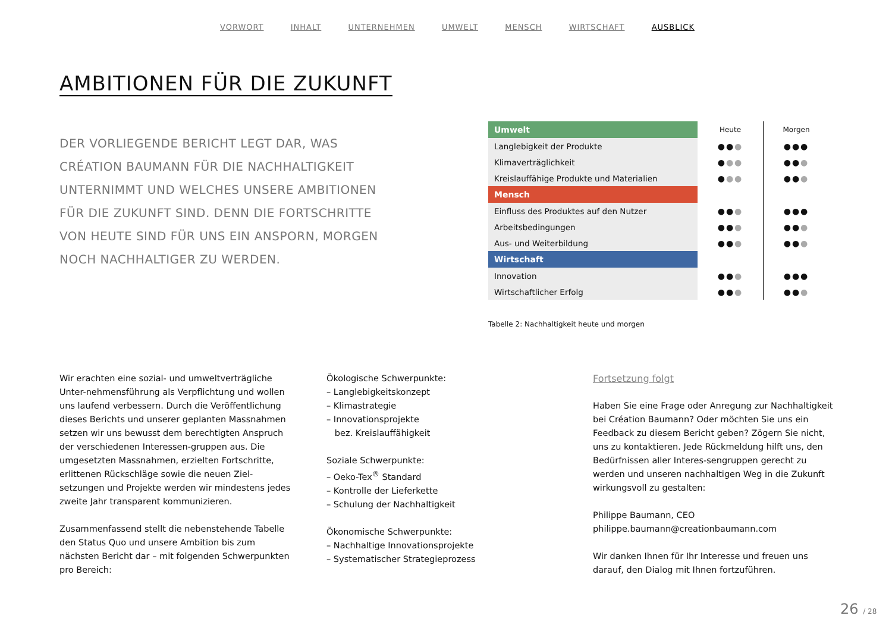VORWORT INHALT UNTERNEHMEN UMWELT MENSCH WIRTSCHAFT AUSBLICK
AMBITIONEN FÜR DIE ZUKUNFT
DER VORLIEGENDE BERICHT LEGT DAR, WAS CRÉATION BAUMANN FÜR DIE NACHHALTIGKEIT UNTERNIMMT UND WELCHES UNSERE AMBITIONEN FÜR DIE ZUKUNFT SIND. DENN DIE FORTSCHRITTE VON HEUTE SIND FÜR UNS EIN ANSPORN, MORGEN NOCH NACHHALTIGER ZU WERDEN.
| Umwelt | Heute | Morgen |
| --- | --- | --- |
| Langlebigkeit der Produkte | ●● ● | ●●● |
| Klimaverträglichkeit | ● ●● | ●● ● |
| Kreislauffähige Produkte und Materialien | ● ●● | ●● ● |
| Mensch | | |
| Einfluss des Produktes auf den Nutzer | ●● ● | ●●● |
| Arbeitsbedingungen | ●● ● | ●● ● |
| Aus- und Weiterbildung | ●● ● | ●● ● |
| Wirtschaft | | |
| Innovation | ●● ● | ●●● |
| Wirtschaftlicher Erfolg | ●● ● | ●● ● |
Tabelle 2: Nachhaltigkeit heute und morgen
Wir erachten eine sozial- und umweltverträgliche Unter-nehmensführung als Verpflichtung und wollen uns laufend verbessern. Durch die Veröffentlichung dieses Berichts und unserer geplanten Massnahmen setzen wir uns bewusst dem berechtigten Anspruch der verschiedenen Interessen-gruppen aus. Die umgesetzten Massnahmen, erzielten Fortschritte, erlittenen Rückschläge sowie die neuen Ziel-setzungen und Projekte werden wir mindestens jedes zweite Jahr transparent kommunizieren.
Zusammenfassend stellt die nebenstehende Tabelle den Status Quo und unsere Ambition bis zum nächsten Bericht dar – mit folgenden Schwerpunkten pro Bereich:
Ökologische Schwerpunkte:
– Langlebigkeitskonzept
– Klimastrategie
– Innovationsprojekte
bez. Kreislauffähigkeit
Soziale Schwerpunkte:
– Oeko-Tex<sup>®</sup> Standard
– Kontrolle der Lieferkette
– Schulung der Nachhaltigkeit
Ökonomische Schwerpunkte:
– Nachhaltige Innovationsprojekte
– Systematischer Strategieprozess
Fortsetzung folgt
Haben Sie eine Frage oder Anregung zur Nachhaltigkeit bei Création Baumann? Oder möchten Sie uns ein Feedback zu diesem Bericht geben? Zögern Sie nicht, uns zu kontaktieren. Jede Rückmeldung hilft uns, den Bedürfnissen aller Interes-sengruppen gerecht zu werden und unseren nachhaltigen Weg in die Zukunft wirkungsvoll zu gestalten:
Philippe Baumann, CEO
philippe.baumann@creationbaumann.com
Wir danken Ihnen für Ihr Interesse und freuen uns darauf, den Dialog mit Ihnen fortzuführen.
26 / 28